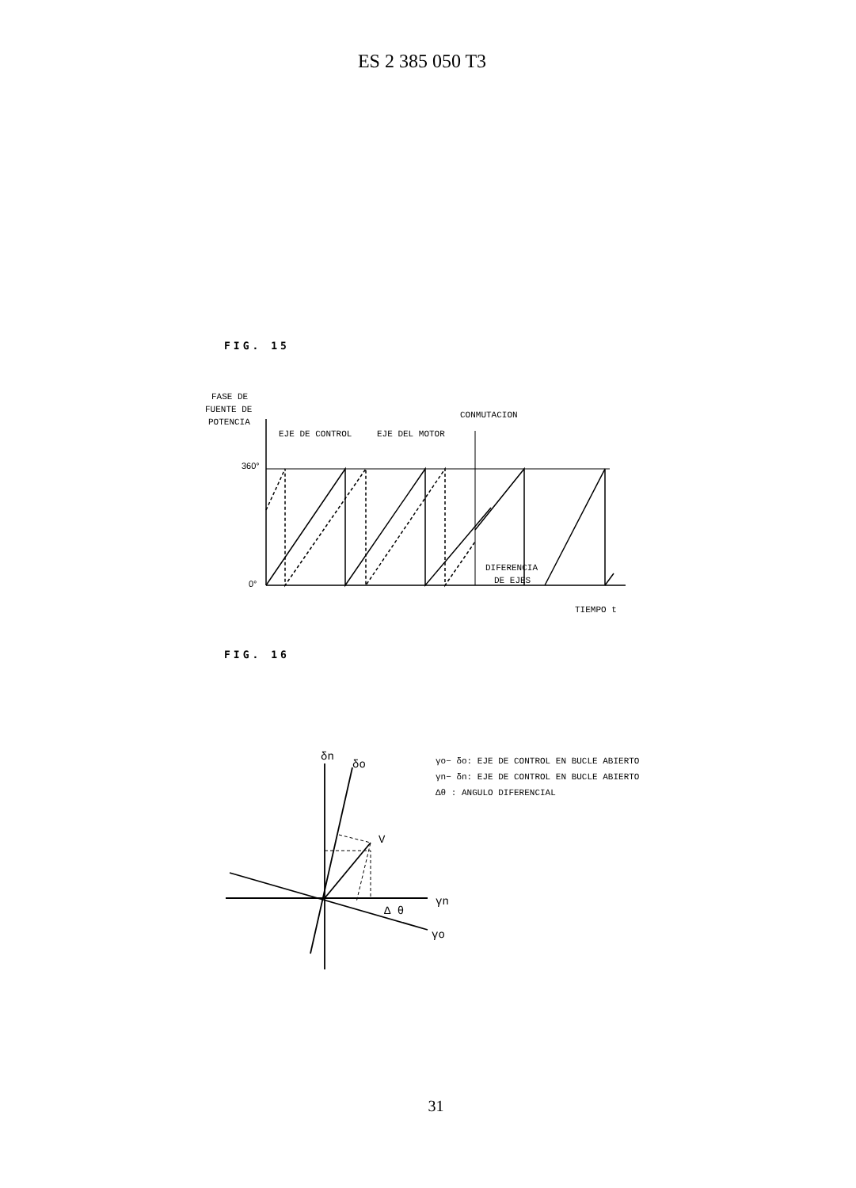ES 2 385 050 T3
FIG. 15
FASE DE
FUENTE DE
POTENCIA
CONMUTACION
EJE DE CONTROL
EJE DEL MOTOR
360°
0°
DIFERENCIA
DE EJES
TIEMPO t
FIG. 16
δn
δo
V
Δ θ
γn
γo
γo− δo: EJE DE CONTROL EN BUCLE ABIERTO
γn− δn: EJE DE CONTROL EN BUCLE ABIERTO
Δθ : ANGULO DIFERENCIAL
31